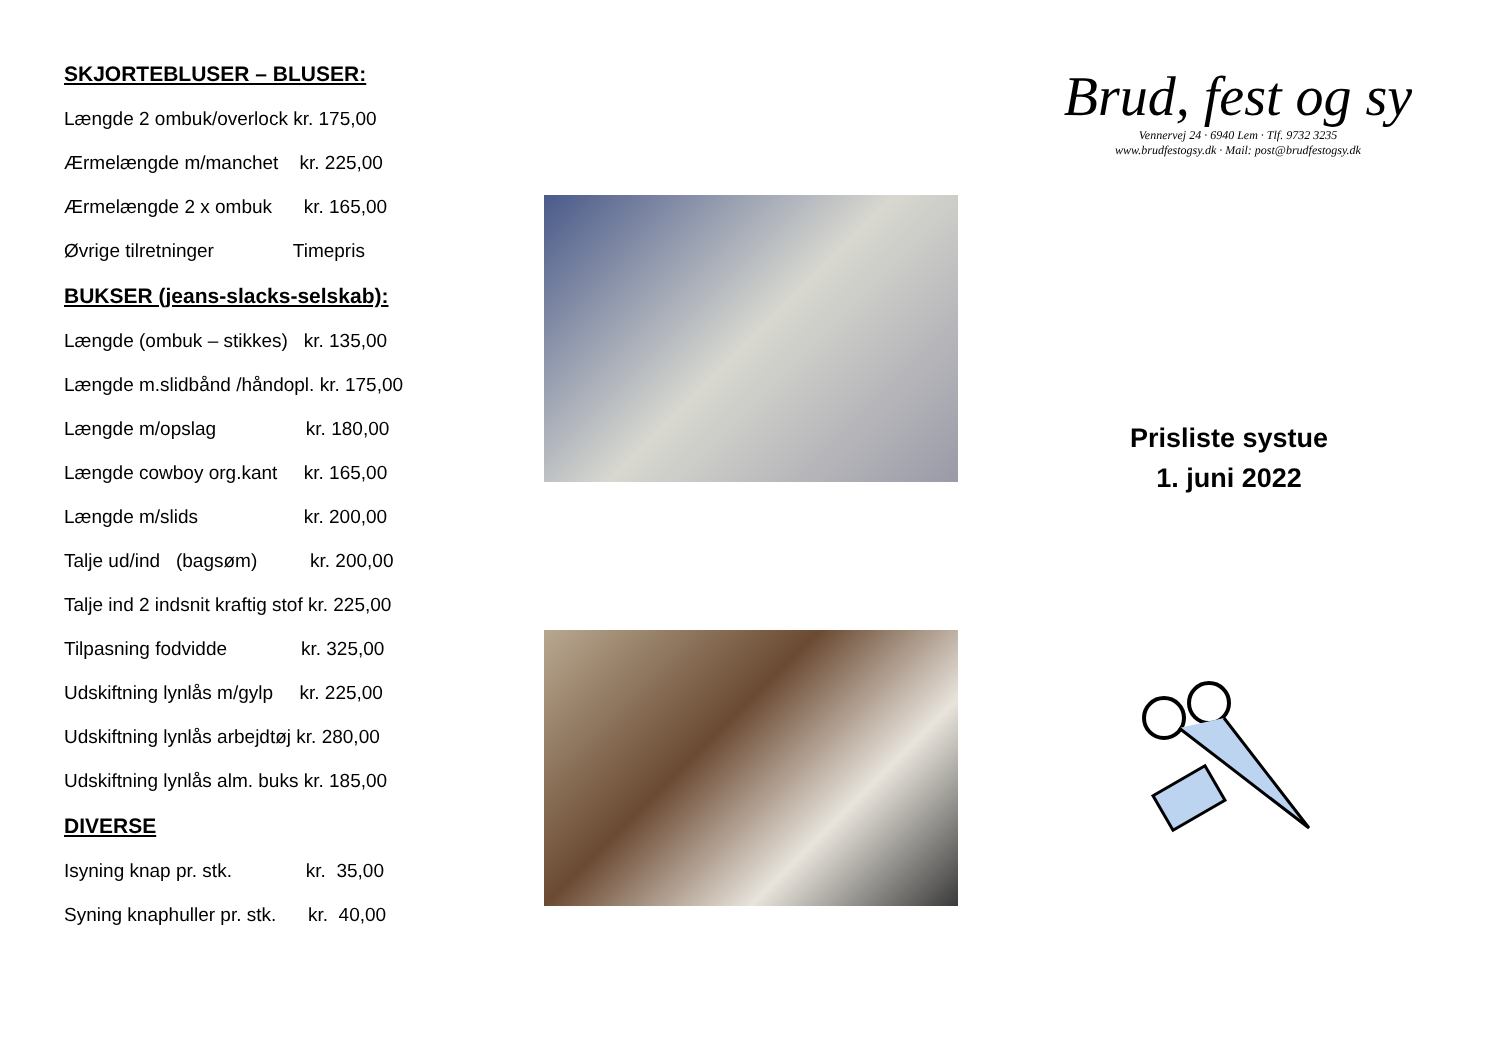SKJORTEBLUSER – BLUSER:
Længde 2 ombuk/overlock kr. 175,00
Ærmelængde m/manchet kr. 225,00
Ærmelængde 2 x ombuk kr. 165,00
Øvrige tilretninger Timepris
BUKSER (jeans-slacks-selskab):
Længde (ombuk – stikkes) kr. 135,00
Længde m.slidbånd /håndopl. kr. 175,00
Længde m/opslag kr. 180,00
Længde cowboy org.kant kr. 165,00
Længde m/slids kr. 200,00
Talje ud/ind (bagsøm) kr. 200,00
Talje ind 2 indsnit kraftig stof kr. 225,00
Tilpasning fodvidde kr. 325,00
Udskiftning lynlås m/gylp kr. 225,00
Udskiftning lynlås arbejdtøj kr. 280,00
Udskiftning lynlås alm. buks kr. 185,00
DIVERSE
Isyning knap pr. stk. kr. 35,00
Syning knaphuller pr. stk. kr. 40,00
Brud, fest og sy
Vennervej 24 · 6940 Lem · Tlf. 9732 3235
www.brudfestogsy.dk · Mail: post@brudfestogsy.dk
Prisliste systue
1. juni 2022